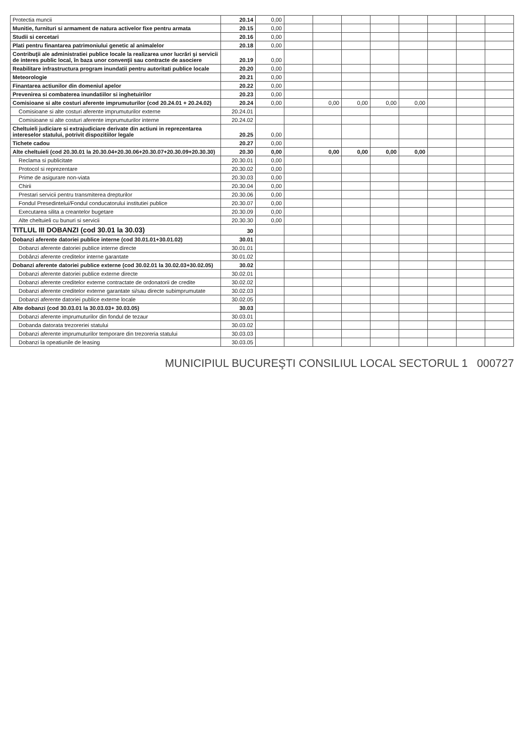| Protectia muncii | 20.14 | 0,00 | | | | | | | | |
| Munitie, furnituri si armament de natura activelor fixe pentru armata | 20.15 | 0,00 | | | | | | | | |
| Studii si cercetari | 20.16 | 0,00 | | | | | | | | |
| Plati pentru finantarea patrimoniului genetic al animalelor | 20.18 | 0,00 | | | | | | | | |
| Contribuţii ale administratiei publice locale la realizarea unor lucrări şi servicii de interes public local, în baza unor convenţii sau contracte de asociere | 20.19 | 0,00 | | | | | | | | |
| Reabilitare infrastructura program inundatii pentru autoritati publice locale | 20.20 | 0,00 | | | | | | | | |
| Meteorologie | 20.21 | 0,00 | | | | | | | | |
| Finantarea actiunilor din domeniul apelor | 20.22 | 0,00 | | | | | | | | |
| Prevenirea si combaterea inundatiilor si inghetuirilor | 20.23 | 0,00 | | | | | | | | |
| Comisioane si alte costuri aferente imprumuturilor (cod 20.24.01 + 20.24.02) | 20.24 | 0,00 | | 0,00 | 0,00 | 0,00 | 0,00 | | | |
| Comisioane si alte costuri aferente imprumuturilor externe | 20.24.01 | | | | | | | | | |
| Comisioane si alte costuri aferente imprumuturilor interne | 20.24.02 | | | | | | | | | |
| Cheltuieli judiciare si extrajudiciare derivate din actiuni in reprezentarea intereselor statului, potrivit dispozitiilor legale | 20.25 | 0,00 | | | | | | | | |
| Tichete cadou | 20.27 | 0,00 | | | | | | | | |
| Alte cheltuieli (cod 20.30.01 la 20.30.04+20.30.06+20.30.07+20.30.09+20.30.30) | 20.30 | 0,00 | | 0,00 | 0,00 | 0,00 | 0,00 | | | |
| Reclama si publicitate | 20.30.01 | 0,00 | | | | | | | | |
| Protocol si reprezentare | 20.30.02 | 0,00 | | | | | | | | |
| Prime de asigurare non-viata | 20.30.03 | 0,00 | | | | | | | | |
| Chirii | 20.30.04 | 0,00 | | | | | | | | |
| Prestari servicii pentru transmiterea drepturilor | 20.30.06 | 0,00 | | | | | | | | |
| Fondul Presedintelui/Fondul conducatorului institutiei publice | 20.30.07 | 0,00 | | | | | | | | |
| Executarea silita a creantelor bugetare | 20.30.09 | 0,00 | | | | | | | | |
| Alte cheltuieli cu bunuri si servicii | 20.30.30 | 0,00 | | | | | | | | |
| TITLUL III DOBANZI (cod 30.01 la 30.03) | 30 | | | | | | | | | |
| Dobanzi aferente datoriei publice interne (cod 30.01.01+30.01.02) | 30.01 | | | | | | | | | |
| Dobanzi aferente datoriei publice interne directe | 30.01.01 | | | | | | | | | |
| Dobânzi aferente creditelor interne garantate | 30.01.02 | | | | | | | | | |
| Dobanzi aferente datoriei publice externe (cod 30.02.01 la 30.02.03+30.02.05) | 30.02 | | | | | | | | | |
| Dobanzi aferente datoriei publice externe directe | 30.02.01 | | | | | | | | | |
| Dobanzi aferente creditelor externe contractate de ordonatorii de credite | 30.02.02 | | | | | | | | | |
| Dobanzi aferente creditelor externe garantate si/sau directe subimprumutate | 30.02.03 | | | | | | | | | |
| Dobanzi aferente datoriei publice externe locale | 30.02.05 | | | | | | | | | |
| Alte dobanzi (cod 30.03.01 la 30.03.03+ 30.03.05) | 30.03 | | | | | | | | | |
| Dobanzi aferente imprumuturilor din fondul de tezaur | 30.03.01 | | | | | | | | | |
| Dobanda datorata trezoreriei statului | 30.03.02 | | | | | | | | | |
| Dobanzi aferente imprumuturilor temporare din trezoreria statului | 30.03.03 | | | | | | | | | |
| Dobanzi la opeatiunile de leasing | 30.03.05 | | | | | | | | | |
MUNICIPIUL BUCUREŞTI CONSILIUL LOCAL SECTORUL 1 000727